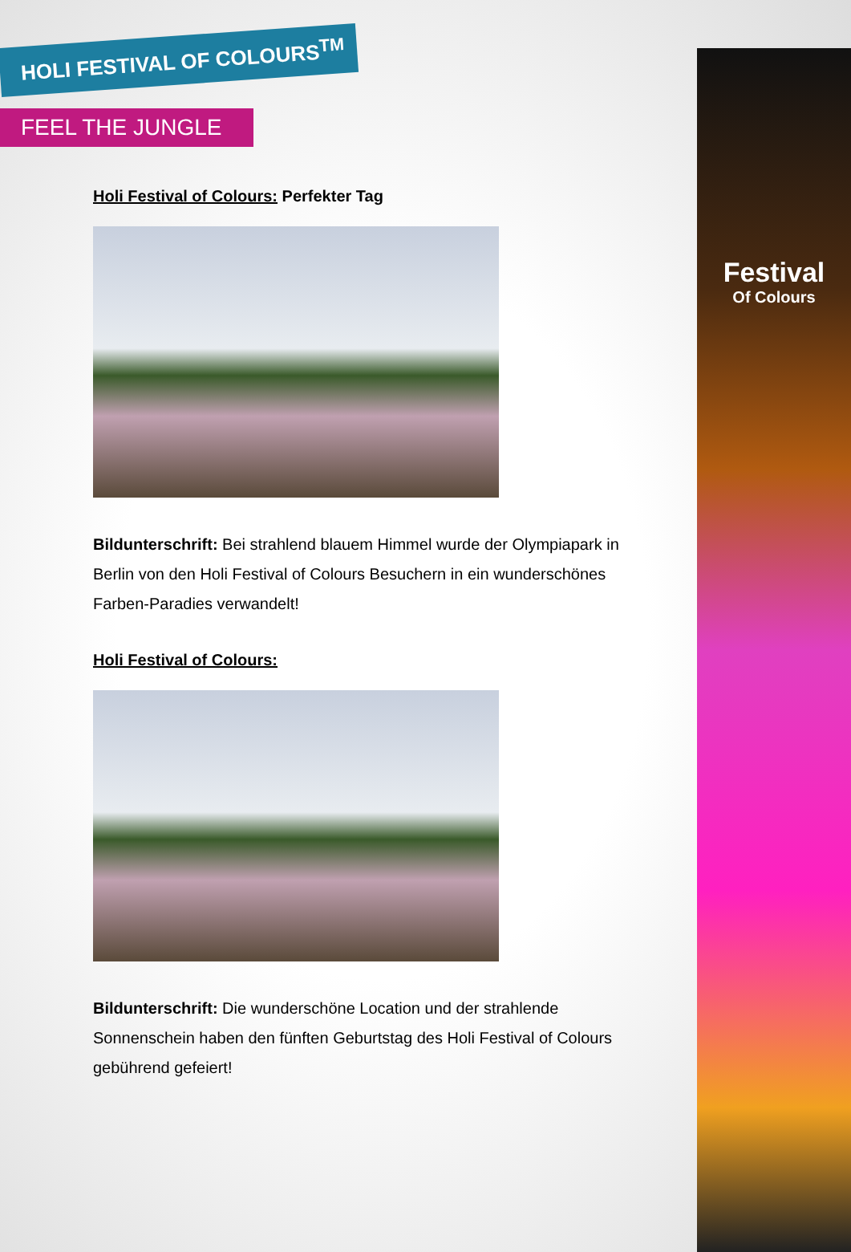Festival
Of Colours
HOLI FESTIVAL OF COLOURS<sup>TM</sup>
FEEL THE JUNGLE
Holi Festival of Colours: Perfekter Tag
Bildunterschrift: Bei strahlend blauem Himmel wurde der Olympiapark in Berlin von den Holi Festival of Colours Besuchern in ein wunderschönes Farben-Paradies verwandelt!
Holi Festival of Colours:
Bildunterschrift: Die wunderschöne Location und der strahlende Sonnenschein haben den fünften Geburtstag des Holi Festival of Colours gebührend gefeiert!